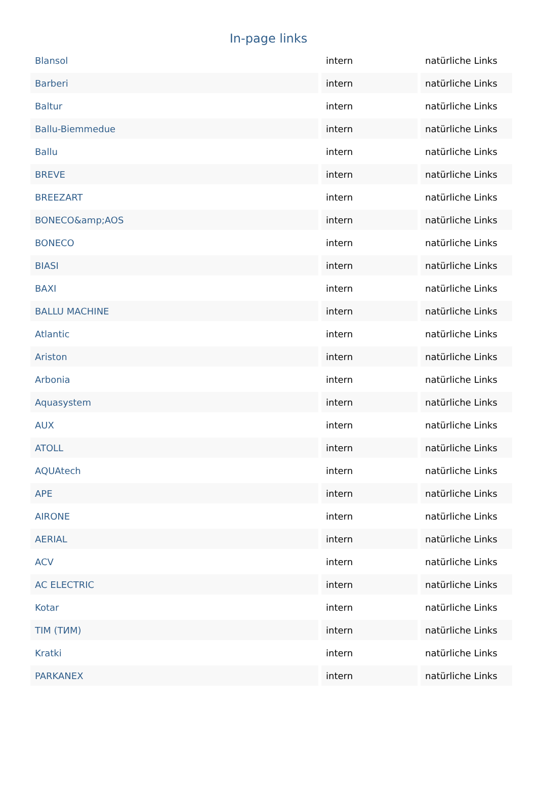In-page links
| Blansol | intern | natürliche Links |
| Barberi | intern | natürliche Links |
| Baltur | intern | natürliche Links |
| Ballu-Biemmedue | intern | natürliche Links |
| Ballu | intern | natürliche Links |
| BREVE | intern | natürliche Links |
| BREEZART | intern | natürliche Links |
| BONECO&amp;AOS | intern | natürliche Links |
| BONECO | intern | natürliche Links |
| BIASI | intern | natürliche Links |
| BAXI | intern | natürliche Links |
| BALLU MACHINE | intern | natürliche Links |
| Atlantic | intern | natürliche Links |
| Ariston | intern | natürliche Links |
| Arbonia | intern | natürliche Links |
| Aquasystem | intern | natürliche Links |
| AUX | intern | natürliche Links |
| ATOLL | intern | natürliche Links |
| AQUAtech | intern | natürliche Links |
| APE | intern | natürliche Links |
| AIRONE | intern | natürliche Links |
| AERIAL | intern | natürliche Links |
| ACV | intern | natürliche Links |
| AC ELECTRIC | intern | natürliche Links |
| Kotar | intern | natürliche Links |
| TIM (ТИМ) | intern | natürliche Links |
| Kratki | intern | natürliche Links |
| PARKANEX | intern | natürliche Links |